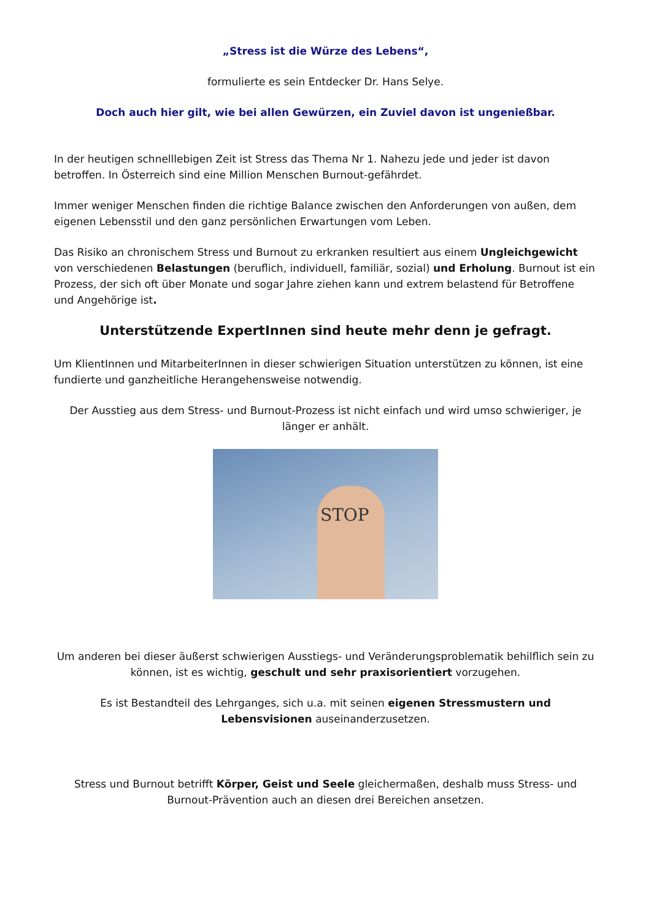„Stress ist die Würze des Lebens“,
formulierte es sein Entdecker Dr. Hans Selye.
Doch auch hier gilt, wie bei allen Gewürzen, ein Zuviel davon ist ungenießbar.
In der heutigen schnelllebigen Zeit ist Stress das Thema Nr 1. Nahezu jede und jeder ist davon betroffen. In Österreich sind eine Million Menschen Burnout-gefährdet.
Immer weniger Menschen finden die richtige Balance zwischen den Anforderungen von außen, dem eigenen Lebensstil und den ganz persönlichen Erwartungen vom Leben.
Das Risiko an chronischem Stress und Burnout zu erkranken resultiert aus einem Ungleichgewicht von verschiedenen Belastungen (beruflich, individuell, familiär, sozial) und Erholung. Burnout ist ein Prozess, der sich oft über Monate und sogar Jahre ziehen kann und extrem belastend für Betroffene und Angehörige ist.
Unterstützende ExpertInnen sind heute mehr denn je gefragt.
Um KlientInnen und MitarbeiterInnen in dieser schwierigen Situation unterstützen zu können, ist eine fundierte und ganzheitliche Herangehensweise notwendig.
Der Ausstieg aus dem Stress- und Burnout-Prozess ist nicht einfach und wird umso schwieriger, je länger er anhält.
STOP
Um anderen bei dieser äußerst schwierigen Ausstiegs- und Veränderungsproblematik behilflich sein zu können, ist es wichtig, geschult und sehr praxisorientiert vorzugehen.
Es ist Bestandteil des Lehrganges, sich u.a. mit seinen eigenen Stressmustern und Lebensvisionen auseinanderzusetzen.
Stress und Burnout betrifft Körper, Geist und Seele gleichermaßen, deshalb muss Stress- und Burnout-Prävention auch an diesen drei Bereichen ansetzen.